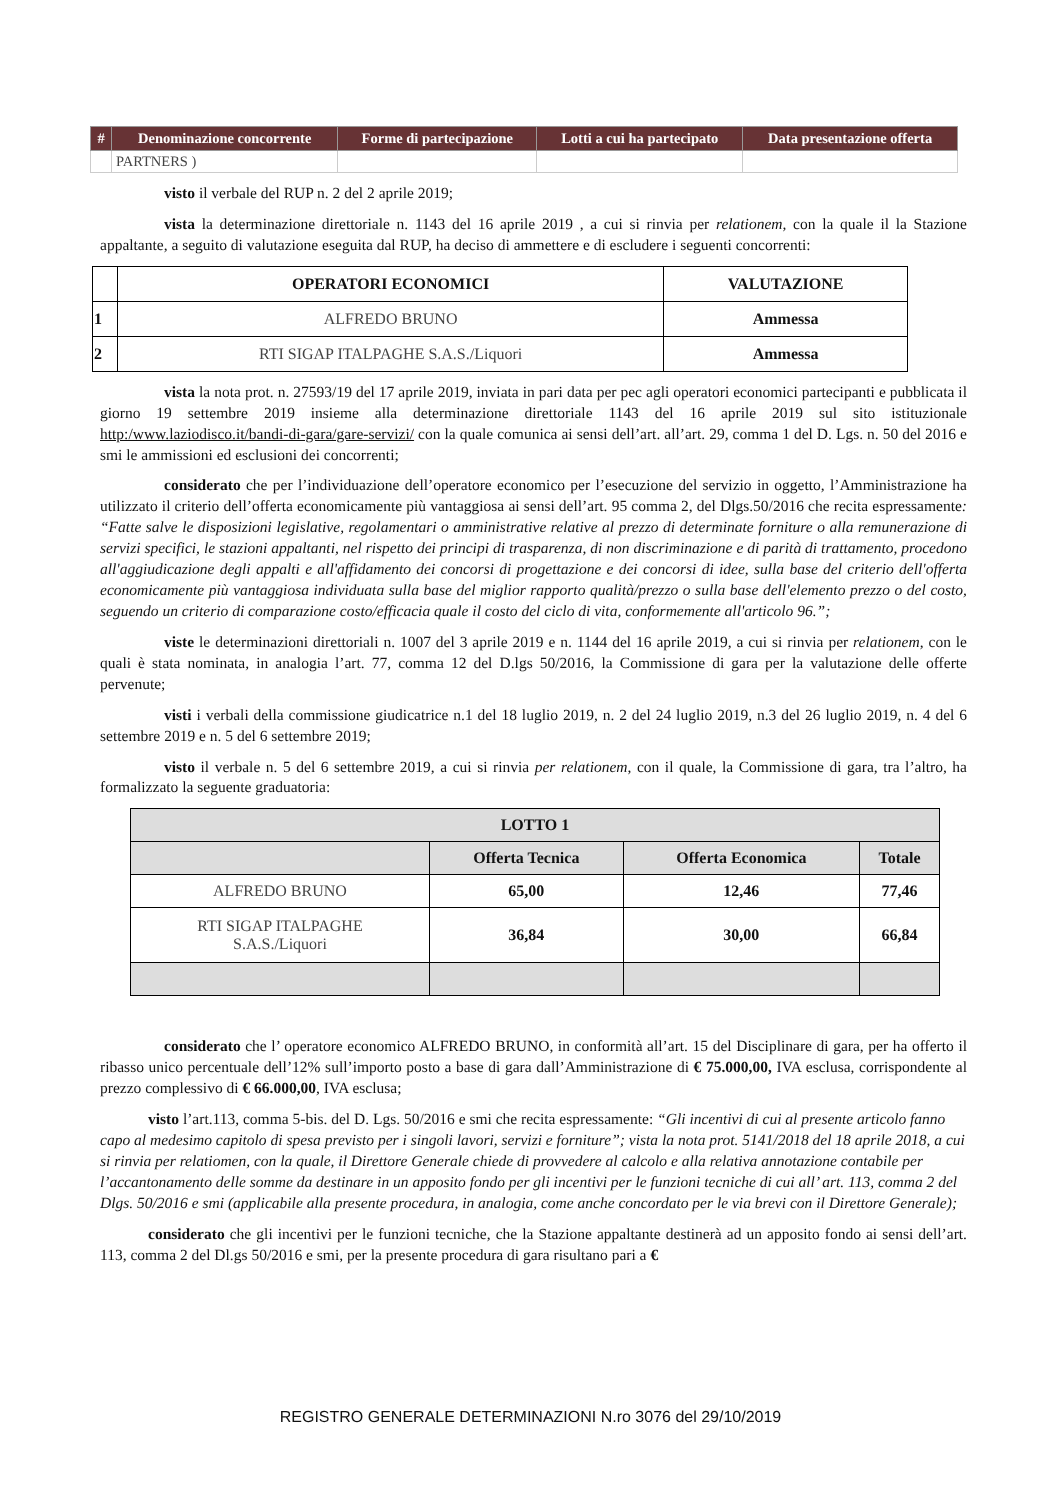| # | Denominazione concorrente | Forme di partecipazione | Lotti a cui ha partecipato | Data presentazione offerta |
| --- | --- | --- | --- | --- |
| | PARTNERS ) | | | |
visto il verbale del RUP n. 2 del 2 aprile 2019;
vista la determinazione direttoriale n. 1143 del 16 aprile 2019 , a cui si rinvia per relationem, con la quale il la Stazione appaltante, a seguito di valutazione eseguita dal RUP, ha deciso di ammettere e di escludere i seguenti concorrenti:
| | OPERATORI ECONOMICI | VALUTAZIONE |
| --- | --- | --- |
| 1 | ALFREDO BRUNO | Ammessa |
| 2 | RTI SIGAP ITALPAGHE S.A.S./Liquori | Ammessa |
vista la nota prot. n. 27593/19 del 17 aprile 2019, inviata in pari data per pec agli operatori economici partecipanti e pubblicata il giorno 19 settembre 2019 insieme alla determinazione direttoriale 1143 del 16 aprile 2019 sul sito istituzionale http:/www.laziodisco.it/bandi-di-gara/gare-servizi/ con la quale comunica ai sensi dell’art. all’art. 29, comma 1 del D. Lgs. n. 50 del 2016 e smi le ammissioni ed esclusioni dei concorrenti;
considerato che per l’individuazione dell’operatore economico per l’esecuzione del servizio in oggetto, l’Amministrazione ha utilizzato il criterio dell’offerta economicamente più vantaggiosa ai sensi dell’art. 95 comma 2, del Dlgs.50/2016 che recita espressamente: “Fatte salve le disposizioni legislative, regolamentari o amministrative relative al prezzo di determinate forniture o alla remunerazione di servizi specifici, le stazioni appaltanti, nel rispetto dei principi di trasparenza, di non discriminazione e di parità di trattamento, procedono all'aggiudicazione degli appalti e all'affidamento dei concorsi di progettazione e dei concorsi di idee, sulla base del criterio dell'offerta economicamente più vantaggiosa individuata sulla base del miglior rapporto qualità/prezzo o sulla base dell'elemento prezzo o del costo, seguendo un criterio di comparazione costo/efficacia quale il costo del ciclo di vita, conformemente all'articolo 96.”;
viste le determinazioni direttoriali n. 1007 del 3 aprile 2019 e n. 1144 del 16 aprile 2019, a cui si rinvia per relationem, con le quali è stata nominata, in analogia l’art. 77, comma 12 del D.lgs 50/2016, la Commissione di gara per la valutazione delle offerte pervenute;
visti i verbali della commissione giudicatrice n.1 del 18 luglio 2019, n. 2 del 24 luglio 2019, n.3 del 26 luglio 2019, n. 4 del 6 settembre 2019 e n. 5 del 6 settembre 2019;
visto il verbale n. 5 del 6 settembre 2019, a cui si rinvia per relationem, con il quale, la Commissione di gara, tra l’altro, ha formalizzato la seguente graduatoria:
| LOTTO 1 | | | |
| --- | --- | --- | --- |
| | Offerta Tecnica | Offerta Economica | Totale |
| ALFREDO BRUNO | 65,00 | 12,46 | 77,46 |
| RTI SIGAP ITALPAGHE S.A.S./Liquori | 36,84 | 30,00 | 66,84 |
considerato che l’ operatore economico ALFREDO BRUNO, in conformità all’art. 15 del Disciplinare di gara, per ha offerto il ribasso unico percentuale dell’12% sull’importo posto a base di gara dall’Amministrazione di € 75.000,00, IVA esclusa, corrispondente al prezzo complessivo di € 66.000,00, IVA esclusa;
visto l’art.113, comma 5-bis. del D. Lgs. 50/2016 e smi che recita espressamente: “Gli incentivi di cui al presente articolo fanno capo al medesimo capitolo di spesa previsto per i singoli lavori, servizi e forniture”; vista la nota prot. 5141/2018 del 18 aprile 2018, a cui si rinvia per relatiomen, con la quale, il Direttore Generale chiede di provvedere al calcolo e alla relativa annotazione contabile per l’accantonamento delle somme da destinare in un apposito fondo per gli incentivi per le funzioni tecniche di cui all’ art. 113, comma 2 del Dlgs. 50/2016 e smi (applicabile alla presente procedura, in analogia, come anche concordato per le via brevi con il Direttore Generale);
considerato che gli incentivi per le funzioni tecniche, che la Stazione appaltante destinerà ad un apposito fondo ai sensi dell’art. 113, comma 2 del Dl.gs 50/2016 e smi, per la presente procedura di gara risultano pari a €
REGISTRO GENERALE DETERMINAZIONI N.ro 3076 del 29/10/2019